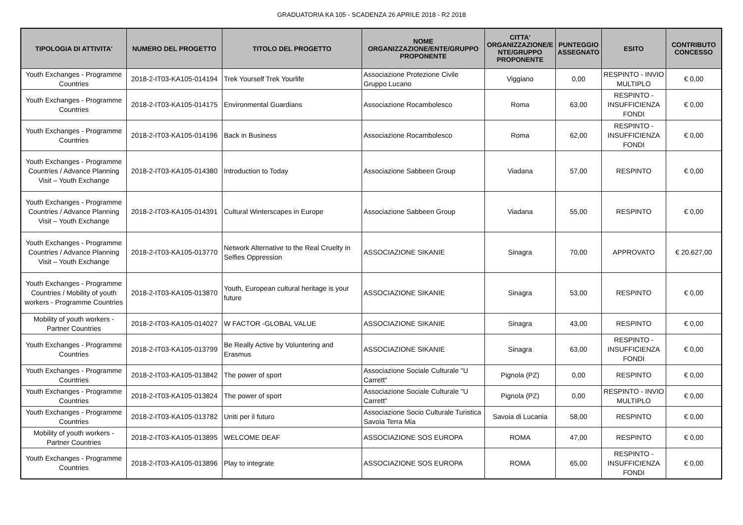GRADUATORIA KA 105 - SCADENZA 26 APRILE 2018 - R2 2018
| TIPOLOGIA DI ATTIVITA' | NUMERO DEL PROGETTO | TITOLO DEL PROGETTO | NOME ORGANIZZAZIONE/ENTE/GRUPPO PROPONENTE | CITTA' ORGANIZZAZIONE/E NTE/GRUPPO PROPONENTE | PUNTEGGIO ASSEGNATO | ESITO | CONTRIBUTO CONCESSO |
| --- | --- | --- | --- | --- | --- | --- | --- |
| Youth Exchanges - Programme Countries | 2018-2-IT03-KA105-014194 | Trek Yourself Trek Yourlife | Associazione Protezione Civile Gruppo Lucano | Viggiano | 0,00 | RESPINTO - INVIO MULTIPLO | € 0,00 |
| Youth Exchanges - Programme Countries | 2018-2-IT03-KA105-014175 | Environmental Guardians | Associazione Rocambolesco | Roma | 63,00 | RESPINTO - INSUFFICIENZA FONDI | € 0,00 |
| Youth Exchanges - Programme Countries | 2018-2-IT03-KA105-014196 | Back in Business | Associazione Rocambolesco | Roma | 62,00 | RESPINTO - INSUFFICIENZA FONDI | € 0,00 |
| Youth Exchanges - Programme Countries / Advance Planning Visit – Youth Exchange | 2018-2-IT03-KA105-014380 | Introduction to Today | Associazione Sabbeen Group | Viadana | 57,00 | RESPINTO | € 0,00 |
| Youth Exchanges - Programme Countries / Advance Planning Visit – Youth Exchange | 2018-2-IT03-KA105-014391 | Cultural Winterscapes in Europe | Associazione Sabbeen Group | Viadana | 55,00 | RESPINTO | € 0,00 |
| Youth Exchanges - Programme Countries / Advance Planning Visit – Youth Exchange | 2018-2-IT03-KA105-013770 | Network Alternative to the Real Cruelty in Selfies Oppression | ASSOCIAZIONE SIKANIE | Sinagra | 70,00 | APPROVATO | € 20.627,00 |
| Youth Exchanges - Programme Countries / Mobility of youth workers - Programme Countries | 2018-2-IT03-KA105-013870 | Youth, European cultural heritage is your future | ASSOCIAZIONE SIKANIE | Sinagra | 53,00 | RESPINTO | € 0,00 |
| Mobility of youth workers - Partner Countries | 2018-2-IT03-KA105-014027 | W FACTOR -GLOBAL VALUE | ASSOCIAZIONE SIKANIE | Sinagra | 43,00 | RESPINTO | € 0,00 |
| Youth Exchanges - Programme Countries | 2018-2-IT03-KA105-013799 | Be Really Active by Voluntering and Erasmus | ASSOCIAZIONE SIKANIE | Sinagra | 63,00 | RESPINTO - INSUFFICIENZA FONDI | € 0,00 |
| Youth Exchanges - Programme Countries | 2018-2-IT03-KA105-013842 | The power of sport | Associazione Sociale Culturale "U Carrett" | Pignola (PZ) | 0,00 | RESPINTO | € 0,00 |
| Youth Exchanges - Programme Countries | 2018-2-IT03-KA105-013824 | The power of sport | Associazione Sociale Culturale "U Carrett" | Pignola (PZ) | 0,00 | RESPINTO - INVIO MULTIPLO | € 0,00 |
| Youth Exchanges - Programme Countries | 2018-2-IT03-KA105-013782 | Uniti per il futuro | Associazione Socio Culturale Turistica Savoia Terra Mia | Savoia di Lucania | 58,00 | RESPINTO | € 0,00 |
| Mobility of youth workers - Partner Countries | 2018-2-IT03-KA105-013895 | WELCOME DEAF | ASSOCIAZIONE SOS EUROPA | ROMA | 47,00 | RESPINTO | € 0,00 |
| Youth Exchanges - Programme Countries | 2018-2-IT03-KA105-013896 | Play to integrate | ASSOCIAZIONE SOS EUROPA | ROMA | 65,00 | RESPINTO - INSUFFICIENZA FONDI | € 0,00 |